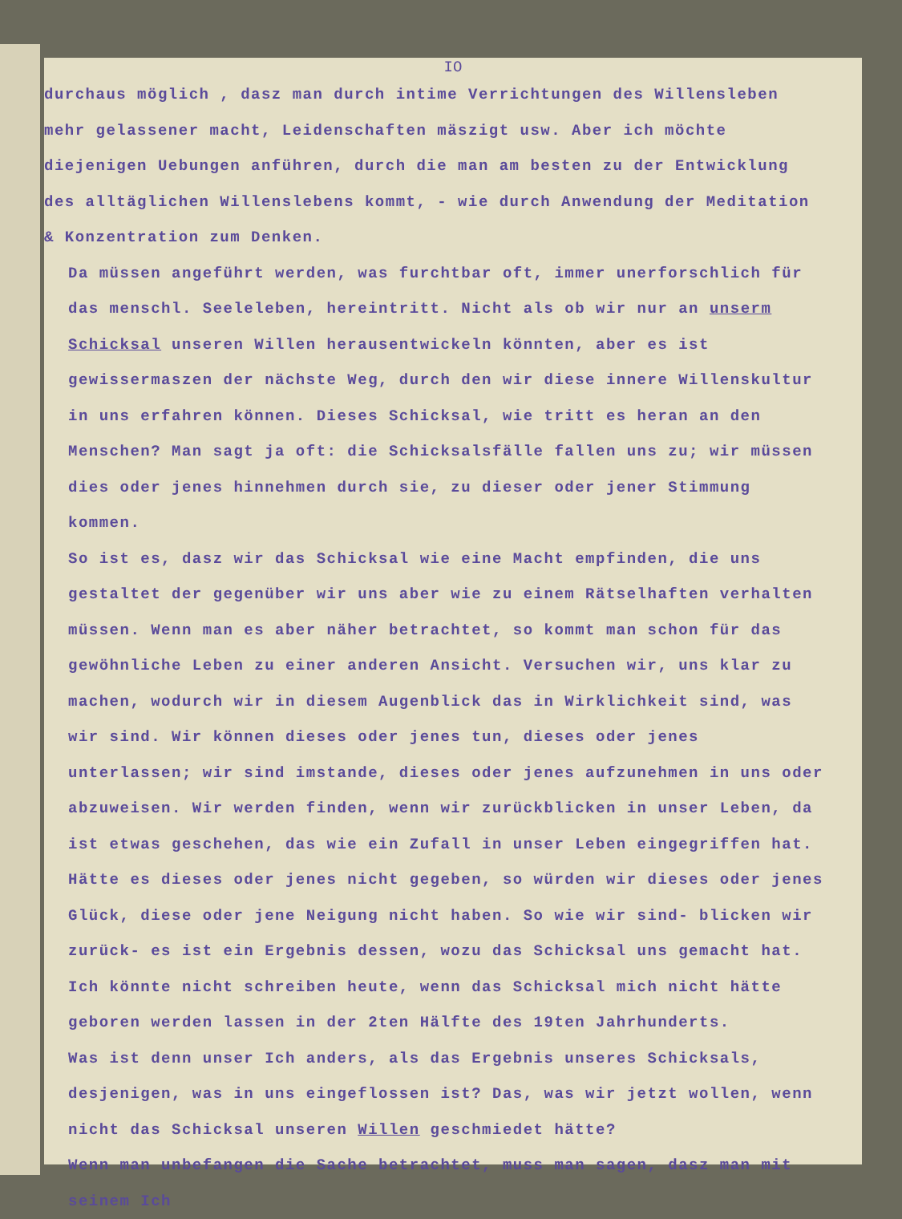IO
durchaus möglich , dasz man durch intime Verrichtungen des Willensleben mehr gelassener macht, Leidenschaften mäszigt usw. Aber ich möchte diejenigen Uebungen anführen, durch die man am besten zu der Entwicklung des alltäglichen Willenslebens kommt, - wie durch Anwendung der Meditation & Konzentration zum Denken.
Da müssen angeführt werden, was furchtbar oft, immer unerforschlich für das menschl. Seeleleben, hereintritt. Nicht als ob wir nur an unserm Schicksal unseren Willen herausentwickeln könnten, aber es ist gewissermaszen der nächste Weg, durch den wir diese innere Willenskultur in uns erfahren können. Dieses Schicksal, wie tritt es heran an den Menschen? Man sagt ja oft: die Schicksalsfälle fallen uns zu; wir müssen dies oder jenes hinnehmen durch sie, zu dieser oder jener Stimmung kommen.
So ist es, dasz wir das Schicksal wie eine Macht empfinden, die uns gestaltet der gegenüber wir uns aber wie zu einem Rätselhaften verhalten müssen. Wenn man es aber näher betrachtet, so kommt man schon für das gewöhnliche Leben zu einer anderen Ansicht. Versuchen wir, uns klar zu machen, wodurch wir in diesem Augenblick das in Wirklichkeit sind, was wir sind. Wir können dieses oder jenes tun, dieses oder jenes unterlassen; wir sind imstande, dieses oder jenes aufzunehmen in uns oder abzuweisen. Wir werden finden, wenn wir zurückblicken in unser Leben, da ist etwas geschehen, das wie ein Zufall in unser Leben eingegriffen hat. Hätte es dieses oder jenes nicht gegeben, so würden wir dieses oder jenes Glück, diese oder jene Neigung nicht haben. So wie wir sind- blicken wir zurück- es ist ein Ergebnis dessen, wozu das Schicksal uns gemacht hat. Ich könnte nicht schreiben heute, wenn das Schicksal mich nicht hätte geboren werden lassen in der 2ten Hälfte des 19ten Jahrhunderts.
Was ist denn unser Ich anders, als das Ergebnis unseres Schicksals, desjenigen, was in uns eingeflossen ist? Das, was wir jetzt wollen, wenn nicht das Schicksal unseren Willen geschmiedet hätte?
Wenn man unbefangen die Sache betrachtet, muss man sagen, dasz man mit seinem Ich